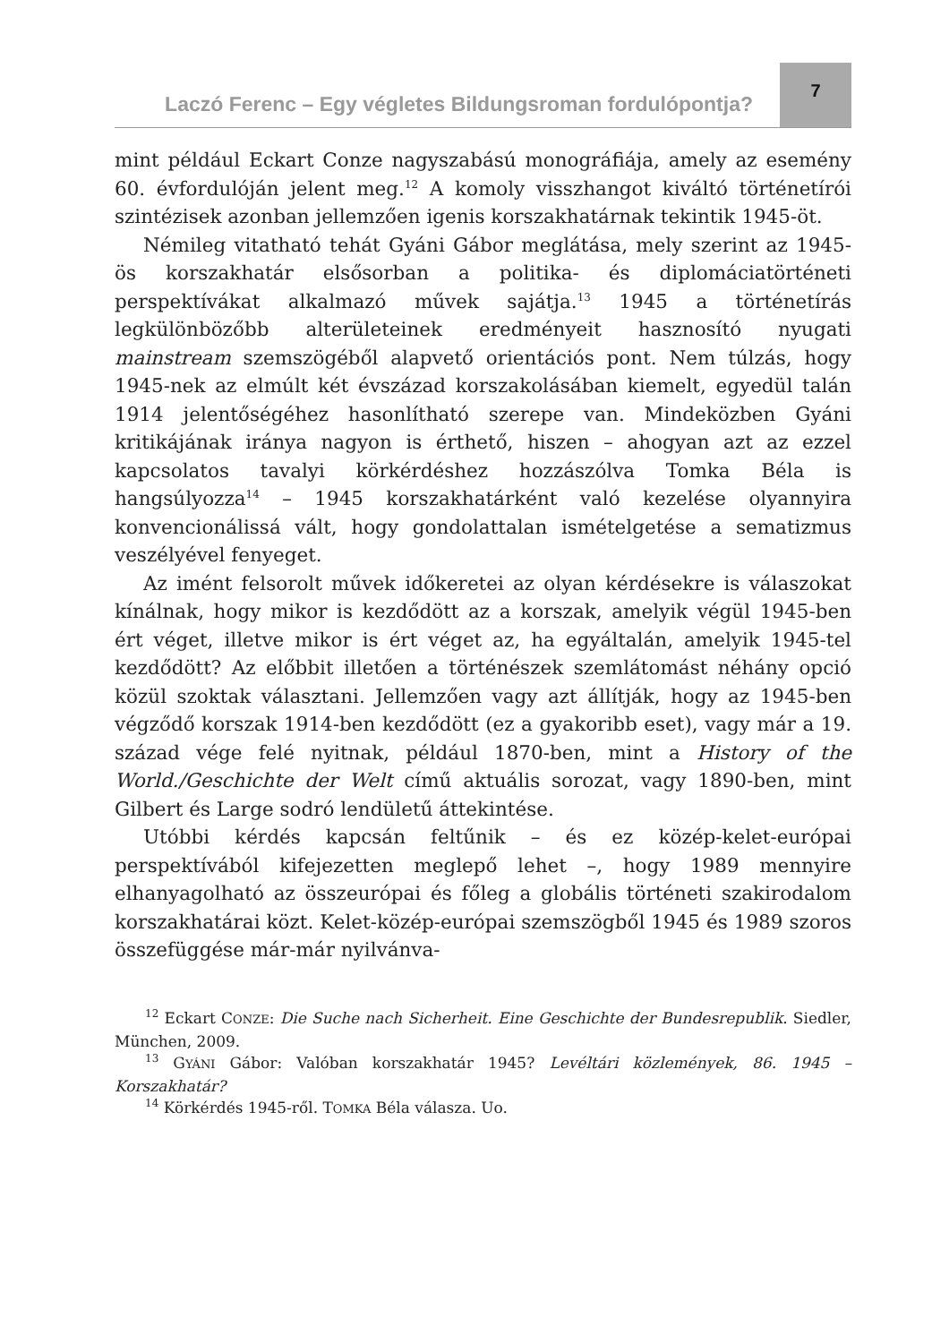Laczó Ferenc – Egy végletes Bildungsroman fordulópontja? 7
mint például Eckart Conze nagyszabású monográfiája, amely az esemény 60. évfordulóján jelent meg.<sup>12</sup> A komoly visszhangot kiváltó történetírói szintézisek azonban jellemzően igenis korszakhatárnak tekintik 1945-öt.
Némileg vitatható tehát Gyáni Gábor meglátása, mely szerint az 1945-ös korszakhatár elsősorban a politika- és diplomáciatörténeti perspektívákat alkalmazó művek sajátja.<sup>13</sup> 1945 a történetírás legkülönbözőbb alterületeinek eredményeit hasznosító nyugati mainstream szemszögéből alapvető orientációs pont. Nem túlzás, hogy 1945-nek az elmúlt két évszázad korszakolásában kiemelt, egyedül talán 1914 jelentőségéhez hasonlítható szerepe van. Mindeközben Gyáni kritikájának iránya nagyon is érthető, hiszen – ahogyan azt az ezzel kapcsolatos tavalyi körkérdéshez hozzászólva Tomka Béla is hangsúlyozza<sup>14</sup> – 1945 korszakhatárként való kezelése olyannyira konvencionálissá vált, hogy gondolattalan ismételgetése a sematizmus veszélyével fenyeget.
Az imént felsorolt művek időkeretei az olyan kérdésekre is válaszokat kínálnak, hogy mikor is kezdődött az a korszak, amelyik végül 1945-ben ért véget, illetve mikor is ért véget az, ha egyáltalán, amelyik 1945-tel kezdődött? Az előbbit illetően a történészek szemlátomást néhány opció közül szoktak választani. Jellemzően vagy azt állítják, hogy az 1945-ben végződő korszak 1914-ben kezdődött (ez a gyakoribb eset), vagy már a 19. század vége felé nyitnak, például 1870-ben, mint a History of the World./Geschichte der Welt című aktuális sorozat, vagy 1890-ben, mint Gilbert és Large sodró lendületű áttekintése.
Utóbbi kérdés kapcsán feltűnik – és ez közép-kelet-európai perspektívából kifejezetten meglepő lehet –, hogy 1989 mennyire elhanyagolható az összeurópai és főleg a globális történeti szakirodalom korszakhatárai közt. Kelet-közép-európai szemszögből 1945 és 1989 szoros összefüggése már-már nyilvánva-
<sup>12</sup> Eckart CONZE: Die Suche nach Sicherheit. Eine Geschichte der Bundesrepublik. Siedler, München, 2009.
<sup>13</sup> GYÁNI Gábor: Valóban korszakhatár 1945? Levéltári közlemények, 86. 1945 – Korszakhatár?
<sup>14</sup> Körkérdés 1945-ről. TOMKA Béla válasza. Uo.